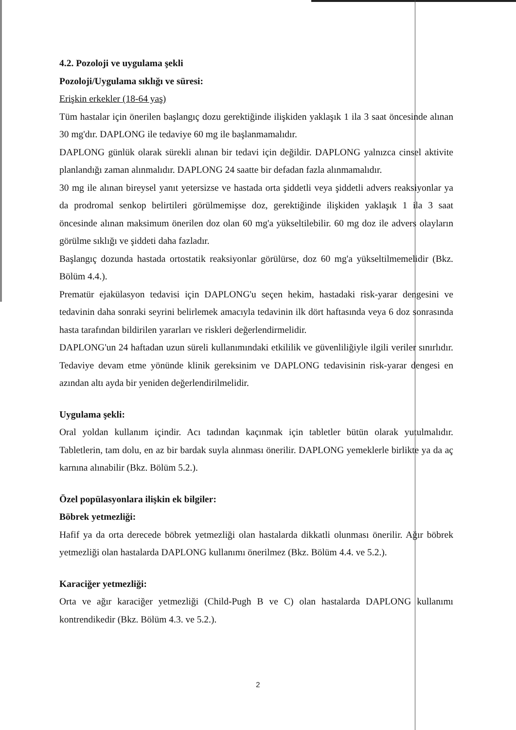4.2. Pozoloji ve uygulama şekli
Pozoloji/Uygulama sıklığı ve süresi:
Erişkin erkekler (18-64 yaş)
Tüm hastalar için önerilen başlangıç dozu gerektiğinde ilişkiden yaklaşık 1 ila 3 saat öncesinde alınan 30 mg'dır. DAPLONG ile tedaviye 60 mg ile başlanmamalıdır.
DAPLONG günlük olarak sürekli alınan bir tedavi için değildir. DAPLONG yalnızca cinsel aktivite planlandığı zaman alınmalıdır. DAPLONG 24 saatte bir defadan fazla alınmamalıdır.
30 mg ile alınan bireysel yanıt yetersizse ve hastada orta şiddetli veya şiddetli advers reaksiyonlar ya da prodromal senkop belirtileri görülmemişse doz, gerektiğinde ilişkiden yaklaşık 1 ila 3 saat öncesinde alınan maksimum önerilen doz olan 60 mg'a yükseltilebilir. 60 mg doz ile advers olayların görülme sıklığı ve şiddeti daha fazladır.
Başlangıç dozunda hastada ortostatik reaksiyonlar görülürse, doz 60 mg'a yükseltilmemelidir (Bkz. Bölüm 4.4.).
Prematür ejakülasyon tedavisi için DAPLONG'u seçen hekim, hastadaki risk-yarar dengesini ve tedavinin daha sonraki seyrini belirlemek amacıyla tedavinin ilk dört haftasında veya 6 doz sonrasında hasta tarafından bildirilen yararları ve riskleri değerlendirmelidir.
DAPLONG'un 24 haftadan uzun süreli kullanımındaki etkililik ve güvenliliğiyle ilgili veriler sınırlıdır. Tedaviye devam etme yönünde klinik gereksinim ve DAPLONG tedavisinin risk-yarar dengesi en azından altı ayda bir yeniden değerlendirilmelidir.
Uygulama şekli:
Oral yoldan kullanım içindir. Acı tadından kaçınmak için tabletler bütün olarak yutulmalıdır. Tabletlerin, tam dolu, en az bir bardak suyla alınması önerilir. DAPLONG yemeklerle birlikte ya da aç karnına alınabilir (Bkz. Bölüm 5.2.).
Özel popülasyonlara ilişkin ek bilgiler:
Böbrek yetmezliği:
Hafif ya da orta derecede böbrek yetmezliği olan hastalarda dikkatli olunması önerilir. Ağır böbrek yetmezliği olan hastalarda DAPLONG kullanımı önerilmez (Bkz. Bölüm 4.4. ve 5.2.).
Karaciğer yetmezliği:
Orta ve ağır karaciğer yetmezliği (Child-Pugh B ve C) olan hastalarda DAPLONG kullanımı kontrendikedir (Bkz. Bölüm 4.3. ve 5.2.).
2